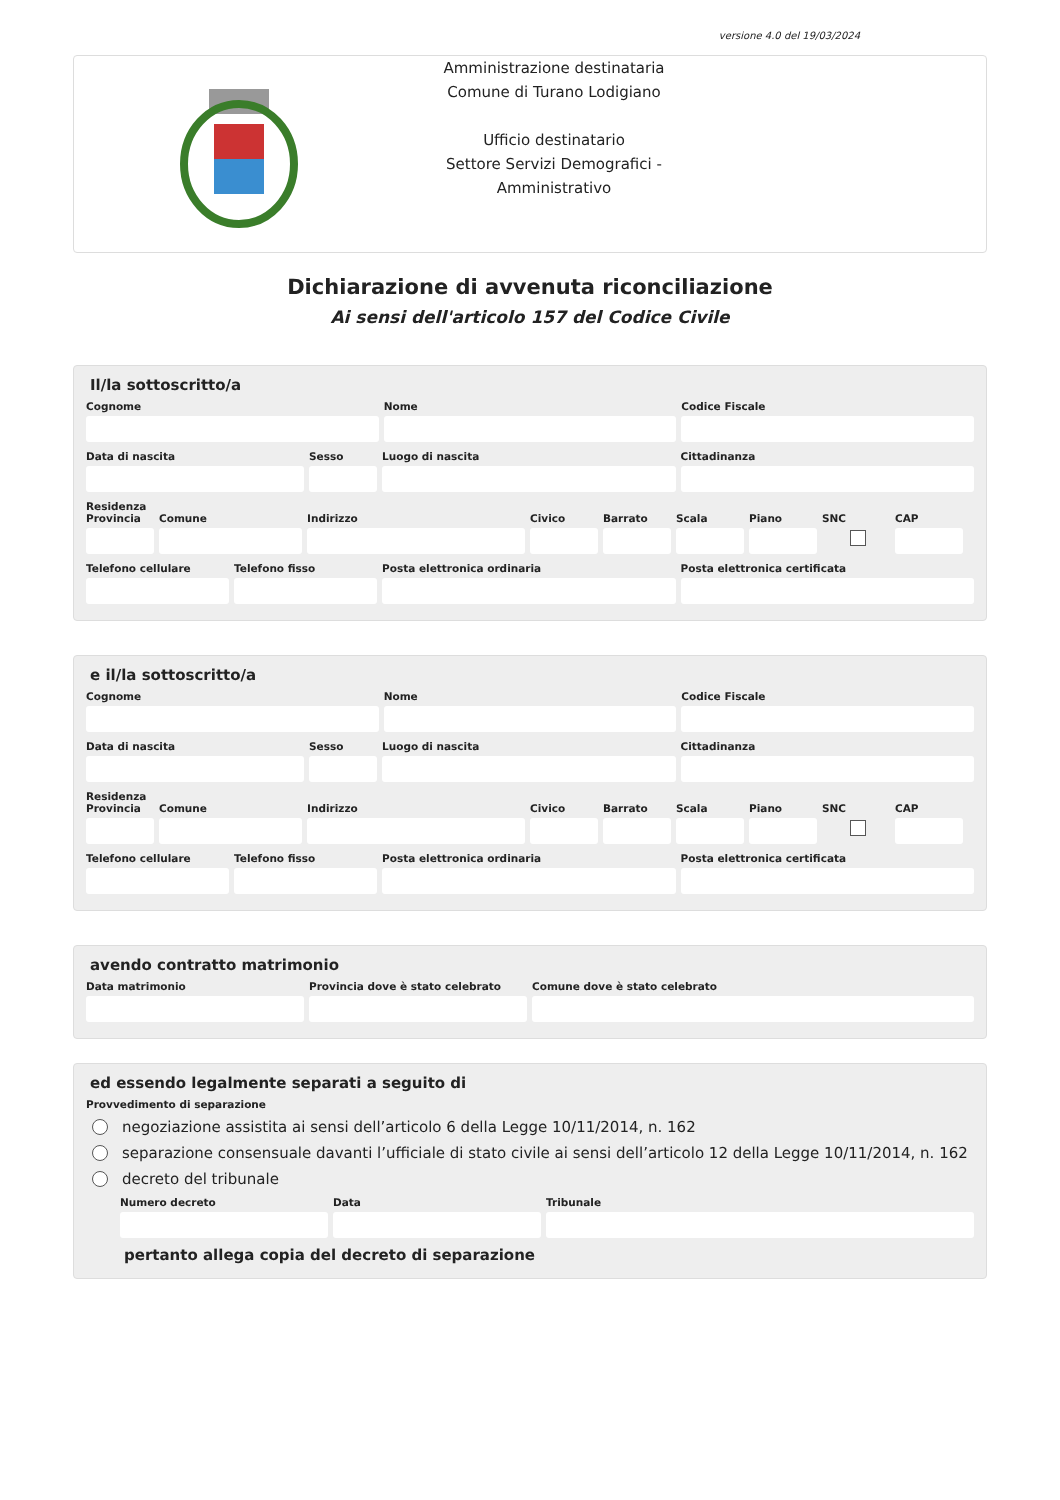versione 4.0 del 19/03/2024
Amministrazione destinataria
Comune di Turano Lodigiano
Ufficio destinatario
Settore Servizi Demografici - Amministrativo
Dichiarazione di avvenuta riconciliazione
Ai sensi dell'articolo 157 del Codice Civile
Il/la sottoscritto/a
Cognome Nome Codice Fiscale
Data di nascita Sesso Luogo di nascita Cittadinanza
Residenza
Provincia
Comune Indirizzo Civico Barrato Scala Piano SNC CAP
Telefono cellulare
Telefono fisso Posta elettronica ordinaria Posta elettronica certificata
e il/la sottoscritto/a
Cognome Nome Codice Fiscale
Data di nascita Sesso Luogo di nascita Cittadinanza
Residenza
Provincia
Comune Indirizzo Civico Barrato Scala Piano SNC CAP
Telefono cellulare
Telefono fisso Posta elettronica ordinaria Posta elettronica certificata
avendo contratto matrimonio
Data matrimonio Provincia dove è stato celebrato
Comune dove è stato celebrato
ed essendo legalmente separati a seguito di
Provvedimento di separazione
negoziazione assistita ai sensi dell’articolo 6 della Legge 10/11/2014, n. 162
separazione consensuale davanti l’ufficiale di stato civile ai sensi dell’articolo 12 della Legge 10/11/2014, n. 162
decreto del tribunale
Numero decreto Data Tribunale
pertanto allega copia del decreto di separazione